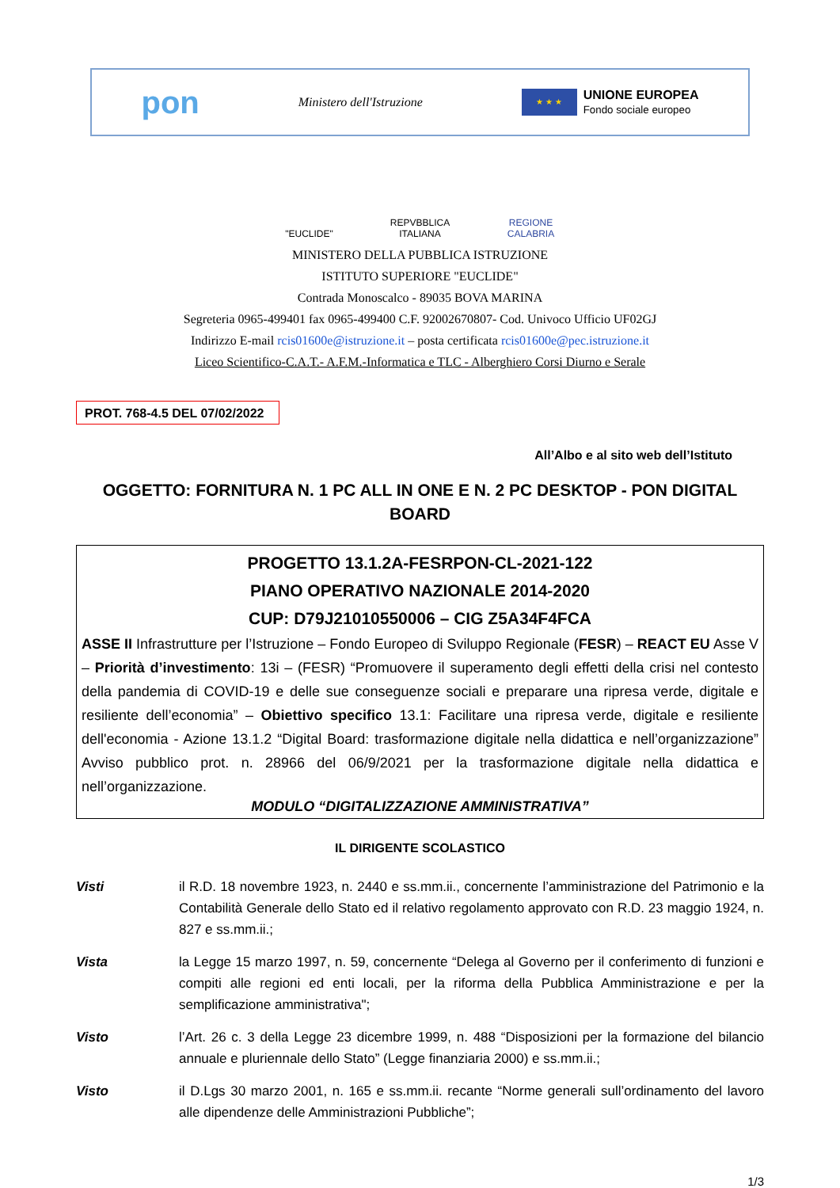pon Ministero dell'Istruzione ★ ★ ★ UNIONE EUROPEA
Fondo sociale europeo
"EUCLIDE" REPVBBLICA ITALIANA
REGIONE CALABRIA
MINISTERO DELLA PUBBLICA ISTRUZIONE
ISTITUTO SUPERIORE "EUCLIDE"
Contrada Monoscalco - 89035 BOVA MARINA
Segreteria 0965-499401 fax 0965-499400 C.F. 92002670807- Cod. Univoco Ufficio UF02GJ
Indirizzo E-mail rcis01600e@istruzione.it – posta certificata rcis01600e@pec.istruzione.it
Liceo Scientifico-C.A.T.- A.F.M.-Informatica e TLC - Alberghiero Corsi Diurno e Serale
PROT. 768-4.5 DEL 07/02/2022
All’Albo e al sito web dell’Istituto
OGGETTO: FORNITURA N. 1 PC ALL IN ONE E N. 2 PC DESKTOP - PON DIGITAL BOARD
PROGETTO 13.1.2A-FESRPON-CL-2021-122
PIANO OPERATIVO NAZIONALE 2014-2020
CUP: D79J21010550006 – CIG Z5A34F4FCA
ASSE II Infrastrutture per l’Istruzione – Fondo Europeo di Sviluppo Regionale (FESR) – REACT EU Asse V – Priorità d’investimento: 13i – (FESR) “Promuovere il superamento degli effetti della crisi nel contesto della pandemia di COVID-19 e delle sue conseguenze sociali e preparare una ripresa verde, digitale e resiliente dell’economia” – Obiettivo specifico 13.1: Facilitare una ripresa verde, digitale e resiliente dell'economia - Azione 13.1.2 “Digital Board: trasformazione digitale nella didattica e nell’organizzazione” Avviso pubblico prot. n. 28966 del 06/9/2021 per la trasformazione digitale nella didattica e nell’organizzazione.
MODULO “DIGITALIZZAZIONE AMMINISTRATIVA”
IL DIRIGENTE SCOLASTICO
Visti il R.D. 18 novembre 1923, n. 2440 e ss.mm.ii., concernente l’amministrazione del Patrimonio e la Contabilità Generale dello Stato ed il relativo regolamento approvato con R.D. 23 maggio 1924, n. 827 e ss.mm.ii.;
Vista la Legge 15 marzo 1997, n. 59, concernente “Delega al Governo per il conferimento di funzioni e compiti alle regioni ed enti locali, per la riforma della Pubblica Amministrazione e per la semplificazione amministrativa";
Visto l’Art. 26 c. 3 della Legge 23 dicembre 1999, n. 488 “Disposizioni per la formazione del bilancio annuale e pluriennale dello Stato” (Legge finanziaria 2000) e ss.mm.ii.;
Visto il D.Lgs 30 marzo 2001, n. 165 e ss.mm.ii. recante “Norme generali sull’ordinamento del lavoro alle dipendenze delle Amministrazioni Pubbliche”;
1/3